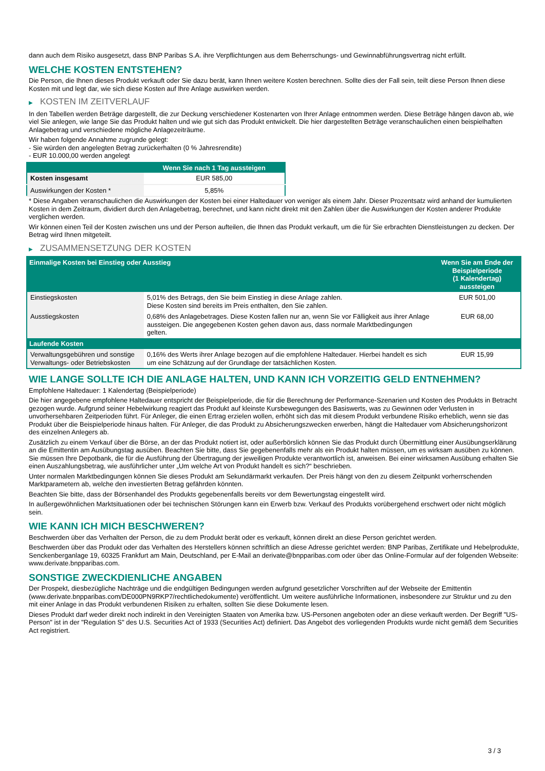dann auch dem Risiko ausgesetzt, dass BNP Paribas S.A. ihre Verpflichtungen aus dem Beherrschungs- und Gewinnabführungsvertrag nicht erfüllt.
WELCHE KOSTEN ENTSTEHEN?
Die Person, die Ihnen dieses Produkt verkauft oder Sie dazu berät, kann Ihnen weitere Kosten berechnen. Sollte dies der Fall sein, teilt diese Person Ihnen diese Kosten mit und legt dar, wie sich diese Kosten auf Ihre Anlage auswirken werden.
▶ KOSTEN IM ZEITVERLAUF
In den Tabellen werden Beträge dargestellt, die zur Deckung verschiedener Kostenarten von Ihrer Anlage entnommen werden. Diese Beträge hängen davon ab, wie viel Sie anlegen, wie lange Sie das Produkt halten und wie gut sich das Produkt entwickelt. Die hier dargestellten Beträge veranschaulichen einen beispielhaften Anlagebetrag und verschiedene mögliche Anlagezeiträume.
Wir haben folgende Annahme zugrunde gelegt:
- Sie würden den angelegten Betrag zurückerhalten (0 % Jahresrendite)
- EUR 10.000,00 werden angelegt
| | Wenn Sie nach 1 Tag aussteigen |
| --- | --- |
| Kosten insgesamt | EUR 585,00 |
| Auswirkungen der Kosten * | 5,85% |
* Diese Angaben veranschaulichen die Auswirkungen der Kosten bei einer Haltedauer von weniger als einem Jahr. Dieser Prozentsatz wird anhand der kumulierten Kosten in dem Zeitraum, dividiert durch den Anlagebetrag, berechnet, und kann nicht direkt mit den Zahlen über die Auswirkungen der Kosten anderer Produkte verglichen werden.
Wir können einen Teil der Kosten zwischen uns und der Person aufteilen, die Ihnen das Produkt verkauft, um die für Sie erbrachten Dienstleistungen zu decken. Der Betrag wird Ihnen mitgeteilt.
▶ ZUSAMMENSETZUNG DER KOSTEN
| Einmalige Kosten bei Einstieg oder Ausstieg | | Wenn Sie am Ende der Beispielperiode (1 Kalendertag) aussteigen |
| --- | --- | --- |
| Einstiegskosten | 5,01% des Betrags, den Sie beim Einstieg in diese Anlage zahlen. Diese Kosten sind bereits im Preis enthalten, den Sie zahlen. | EUR 501,00 |
| Ausstiegskosten | 0,68% des Anlagebetrages. Diese Kosten fallen nur an, wenn Sie vor Fälligkeit aus ihrer Anlage aussteigen. Die angegebenen Kosten gehen davon aus, dass normale Marktbedingungen gelten. | EUR 68,00 |
| Laufende Kosten | | |
| Verwaltungsgebühren und sonstige Verwaltungs- oder Betriebskosten | 0,16% des Werts ihrer Anlage bezogen auf die empfohlene Haltedauer. Hierbei handelt es sich um eine Schätzung auf der Grundlage der tatsächlichen Kosten. | EUR 15,99 |
WIE LANGE SOLLTE ICH DIE ANLAGE HALTEN, UND KANN ICH VORZEITIG GELD ENTNEHMEN?
Empfohlene Haltedauer: 1 Kalendertag (Beispielperiode)
Die hier angegebene empfohlene Haltedauer entspricht der Beispielperiode, die für die Berechnung der Performance-Szenarien und Kosten des Produkts in Betracht gezogen wurde. Aufgrund seiner Hebelwirkung reagiert das Produkt auf kleinste Kursbewegungen des Basiswerts, was zu Gewinnen oder Verlusten in unvorhersehbaren Zeitperioden führt. Für Anleger, die einen Ertrag erzielen wollen, erhöht sich das mit diesem Produkt verbundene Risiko erheblich, wenn sie das Produkt über die Beispielperiode hinaus halten. Für Anleger, die das Produkt zu Absicherungszwecken erwerben, hängt die Haltedauer vom Absicherungshorizont des einzelnen Anlegers ab.
Zusätzlich zu einem Verkauf über die Börse, an der das Produkt notiert ist, oder außerbörslich können Sie das Produkt durch Übermittlung einer Ausübungserklärung an die Emittentin am Ausübungstag ausüben. Beachten Sie bitte, dass Sie gegebenenfalls mehr als ein Produkt halten müssen, um es wirksam ausüben zu können. Sie müssen Ihre Depotbank, die für die Ausführung der Übertragung der jeweiligen Produkte verantwortlich ist, anweisen. Bei einer wirksamen Ausübung erhalten Sie einen Auszahlungsbetrag, wie ausführlicher unter „Um welche Art von Produkt handelt es sich?“ beschrieben.
Unter normalen Marktbedingungen können Sie dieses Produkt am Sekundärmarkt verkaufen. Der Preis hängt von den zu diesem Zeitpunkt vorherrschenden Marktparametern ab, welche den investierten Betrag gefährden könnten.
Beachten Sie bitte, dass der Börsenhandel des Produkts gegebenenfalls bereits vor dem Bewertungstag eingestellt wird.
In außergewöhnlichen Marktsituationen oder bei technischen Störungen kann ein Erwerb bzw. Verkauf des Produkts vorübergehend erschwert oder nicht möglich sein.
WIE KANN ICH MICH BESCHWEREN?
Beschwerden über das Verhalten der Person, die zu dem Produkt berät oder es verkauft, können direkt an diese Person gerichtet werden.
Beschwerden über das Produkt oder das Verhalten des Herstellers können schriftlich an diese Adresse gerichtet werden: BNP Paribas, Zertifikate und Hebelprodukte, Senckenberganlage 19, 60325 Frankfurt am Main, Deutschland, per E-Mail an derivate@bnpparibas.com oder über das Online-Formular auf der folgenden Webseite: www.derivate.bnpparibas.com.
SONSTIGE ZWECKDIENLICHE ANGABEN
Der Prospekt, diesbezügliche Nachträge und die endgültigen Bedingungen werden aufgrund gesetzlicher Vorschriften auf der Webseite der Emittentin (www.derivate.bnpparibas.com/DE000PN9RKP7/rechtlichedokumente) veröffentlicht. Um weitere ausführliche Informationen, insbesondere zur Struktur und zu den mit einer Anlage in das Produkt verbundenen Risiken zu erhalten, sollten Sie diese Dokumente lesen.
Dieses Produkt darf weder direkt noch indirekt in den Vereinigten Staaten von Amerika bzw. US-Personen angeboten oder an diese verkauft werden. Der Begriff "US-Person" ist in der "Regulation S" des U.S. Securities Act of 1933 (Securities Act) definiert. Das Angebot des vorliegenden Produkts wurde nicht gemäß dem Securities Act registriert.
3 / 3